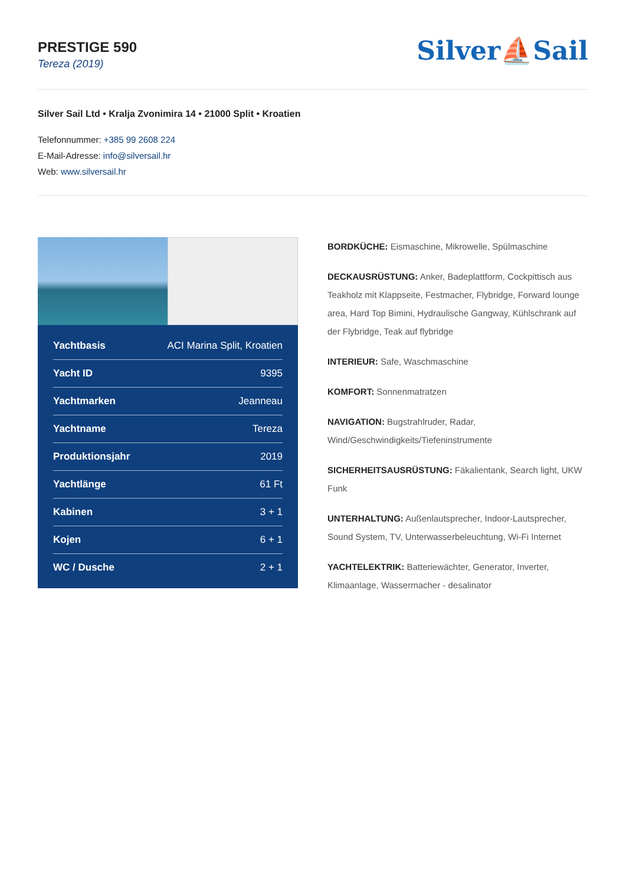PRESTIGE 590
Tereza (2019)
Silver⛵Sail
Silver Sail Ltd • Kralja Zvonimira 14 • 21000 Split • Kroatien
Telefonnummer: +385 99 2608 224
E-Mail-Adresse: info@silversail.hr
Web: www.silversail.hr
| Yachtbasis | ACI Marina Split, Kroatien |
| Yacht ID | 9395 |
| Yachtmarken | Jeanneau |
| Yachtname | Tereza |
| Produktionsjahr | 2019 |
| Yachtlänge | 61 Ft |
| Kabinen | 3 + 1 |
| Kojen | 6 + 1 |
| WC / Dusche | 2 + 1 |
BORDKÜCHE: Eismaschine, Mikrowelle, Spülmaschine
DECKAUSRÜSTUNG: Anker, Badeplattform, Cockpittisch aus Teakholz mit Klappseite, Festmacher, Flybridge, Forward lounge area, Hard Top Bimini, Hydraulische Gangway, Kühlschrank auf der Flybridge, Teak auf flybridge
INTERIEUR: Safe, Waschmaschine
KOMFORT: Sonnenmatratzen
NAVIGATION: Bugstrahlruder, Radar, Wind/Geschwindigkeits/Tiefeninstrumente
SICHERHEITSAUSRÜSTUNG: Fäkalientank, Search light, UKW Funk
UNTERHALTUNG: Außenlautsprecher, Indoor-Lautsprecher, Sound System, TV, Unterwasserbeleuchtung, Wi-Fi Internet
YACHTELEKTRIK: Batteriewächter, Generator, Inverter, Klimaanlage, Wassermacher - desalinator